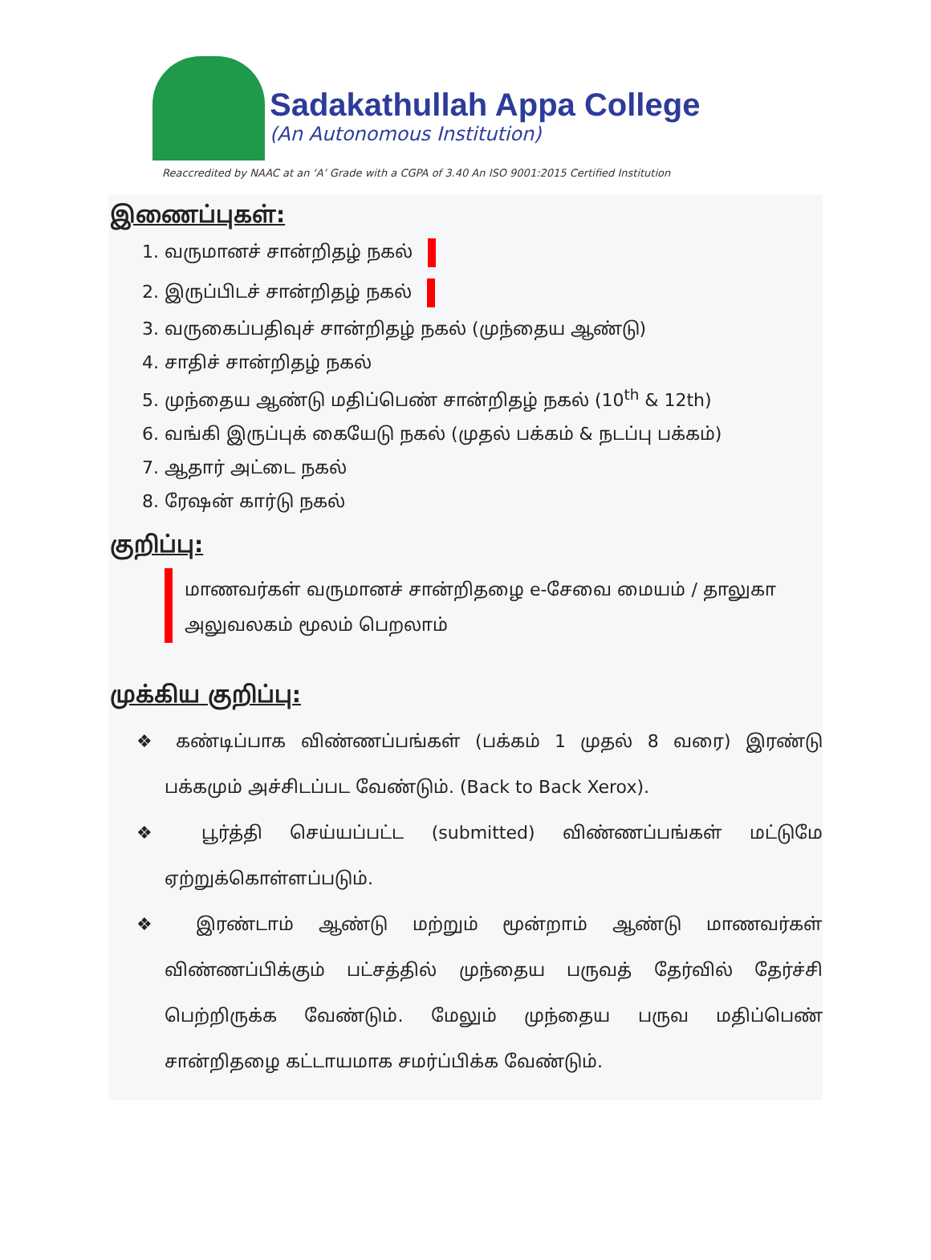Sadakathullah Appa College
(An Autonomous Institution)
Reaccredited by NAAC at an ‘A’ Grade with a CGPA of 3.40 An ISO 9001:2015 Certified Institution
இணைப்புகள்:
1. வருமானச் சான்றிதழ் நகல்
2. இருப்பிடச் சான்றிதழ் நகல்
3. வருகைப்பதிவுச் சான்றிதழ் நகல் (முந்தைய ஆண்டு)
4. சாதிச் சான்றிதழ் நகல்
5. முந்தைய ஆண்டு மதிப்பெண் சான்றிதழ் நகல் (10<sup>th</sup> & 12th)
6. வங்கி இருப்புக் கையேடு நகல் (முதல் பக்கம் & நடப்பு பக்கம்)
7. ஆதார் அட்டை நகல்
8. ரேஷன் கார்டு நகல்
குறிப்பு:
மாணவர்கள் வருமானச் சான்றிதழை e-சேவை மையம் / தாலுகா அலுவலகம் மூலம் பெறலாம்
முக்கிய குறிப்பு:
❖ கண்டிப்பாக விண்ணப்பங்கள் (பக்கம் 1 முதல் 8 வரை) இரண்டு பக்கமும் அச்சிடப்பட வேண்டும். (Back to Back Xerox).
❖ பூர்த்தி செய்யப்பட்ட (submitted) விண்ணப்பங்கள் மட்டுமே ஏற்றுக்கொள்ளப்படும்.
❖ இரண்டாம் ஆண்டு மற்றும் மூன்றாம் ஆண்டு மாணவர்கள் விண்ணப்பிக்கும் பட்சத்தில் முந்தைய பருவத் தேர்வில் தேர்ச்சி பெற்றிருக்க வேண்டும். மேலும் முந்தைய பருவ மதிப்பெண் சான்றிதழை கட்டாயமாக சமர்ப்பிக்க வேண்டும்.